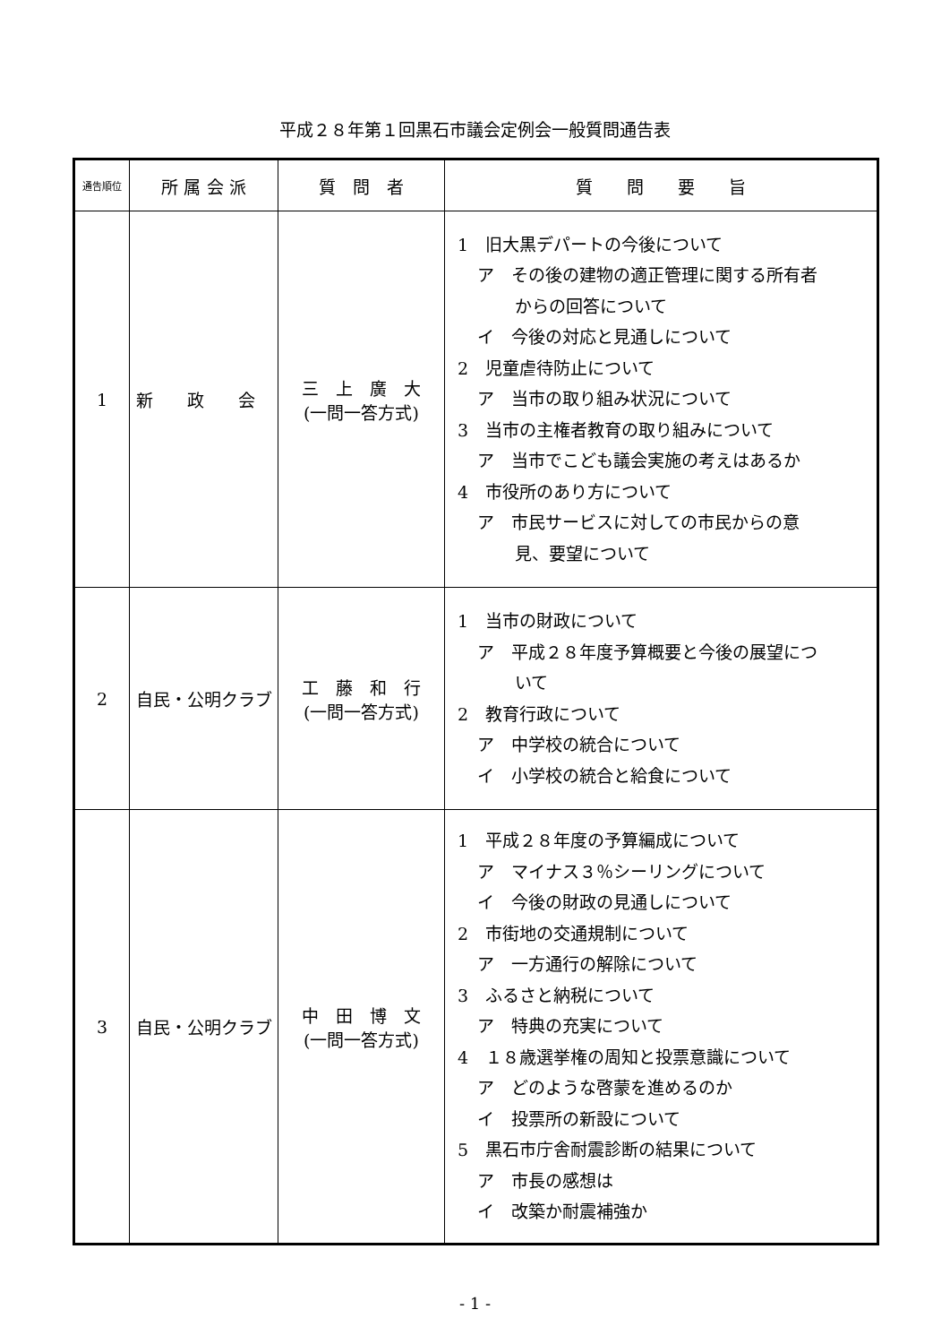平成２８年第１回黒石市議会定例会一般質問通告表
| 通告順位 | 所 属 会 派 | 質 問 者 | 質 問 要 旨 |
| --- | --- | --- | --- |
| 1 | 新 政 会 | 三 上 廣 大 (一問一答方式) | 1 旧大黒デパートの今後について ア その後の建物の適正管理に関する所有者 からの回答について イ 今後の対応と見通しについて 2 児童虐待防止について ア 当市の取り組み状況について 3 当市の主権者教育の取り組みについて ア 当市でこども議会実施の考えはあるか 4 市役所のあり方について ア 市民サービスに対しての市民からの意 見、要望について |
| 2 | 自民・公明クラブ | 工 藤 和 行 (一問一答方式) | 1 当市の財政について ア 平成２８年度予算概要と今後の展望につ いて 2 教育行政について ア 中学校の統合について イ 小学校の統合と給食について |
| 3 | 自民・公明クラブ | 中 田 博 文 (一問一答方式) | 1 平成２８年度の予算編成について ア マイナス３％シーリングについて イ 今後の財政の見通しについて 2 市街地の交通規制について ア 一方通行の解除について 3 ふるさと納税について ア 特典の充実について 4 １８歳選挙権の周知と投票意識について ア どのような啓蒙を進めるのか イ 投票所の新設について 5 黒石市庁舎耐震診断の結果について ア 市長の感想は イ 改築か耐震補強か |
- 1 -